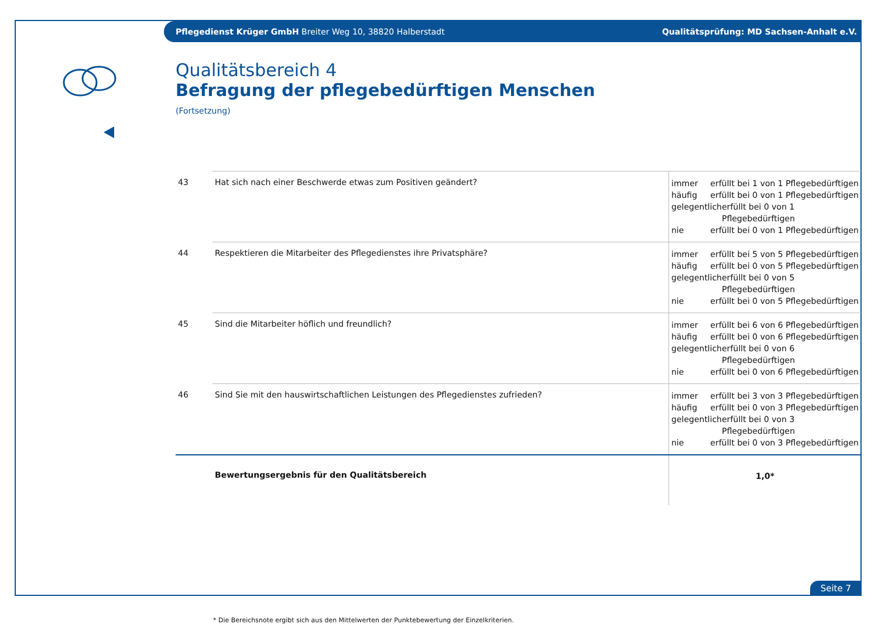Pflegedienst Krüger GmbH Breiter Weg 10, 38820 Halberstadt Qualitätsprüfung: MD Sachsen-Anhalt e.V.
Qualitätsbereich 4
Befragung der pflegebedürftigen Menschen
(Fortsetzung)
| 43 | Hat sich nach einer Beschwerde etwas zum Positiven geändert? | immer erfüllt bei 1 von 1 Pflegebedürftigen häufig erfüllt bei 0 von 1 Pflegebedürftigen gelegentlich erfüllt bei 0 von 1 Pflegebedürftigen nie erfüllt bei 0 von 1 Pflegebedürftigen |
| 44 | Respektieren die Mitarbeiter des Pflegedienstes ihre Privatsphäre? | immer erfüllt bei 5 von 5 Pflegebedürftigen häufig erfüllt bei 0 von 5 Pflegebedürftigen gelegentlich erfüllt bei 0 von 5 Pflegebedürftigen nie erfüllt bei 0 von 5 Pflegebedürftigen |
| 45 | Sind die Mitarbeiter höflich und freundlich? | immer erfüllt bei 6 von 6 Pflegebedürftigen häufig erfüllt bei 0 von 6 Pflegebedürftigen gelegentlich erfüllt bei 0 von 6 Pflegebedürftigen nie erfüllt bei 0 von 6 Pflegebedürftigen |
| 46 | Sind Sie mit den hauswirtschaftlichen Leistungen des Pflegedienstes zufrieden? | immer erfüllt bei 3 von 3 Pflegebedürftigen häufig erfüllt bei 0 von 3 Pflegebedürftigen gelegentlich erfüllt bei 0 von 3 Pflegebedürftigen nie erfüllt bei 0 von 3 Pflegebedürftigen |
| | Bewertungsergebnis für den Qualitätsbereich | 1,0* |
* Die Bereichsnote ergibt sich aus den Mittelwerten der Punktebewertung der Einzelkriterien.
Seite 7